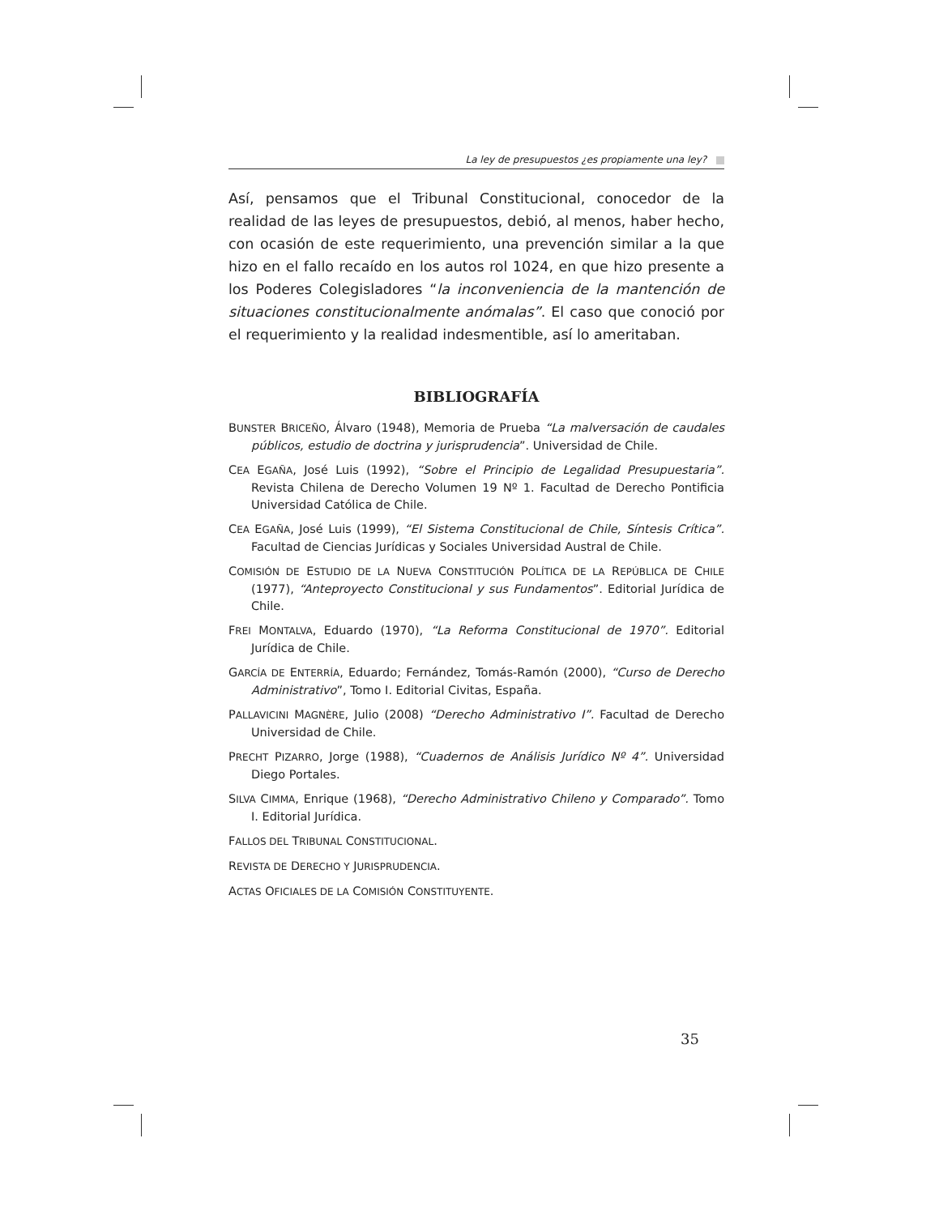La ley de presupuestos ¿es propiamente una ley?
Así, pensamos que el Tribunal Constitucional, conocedor de la realidad de las leyes de presupuestos, debió, al menos, haber hecho, con ocasión de este requerimiento, una prevención similar a la que hizo en el fallo recaído en los autos rol 1024, en que hizo presente a los Poderes Colegisladores “la inconveniencia de la mantención de situaciones constitucionalmente anómalas”. El caso que conoció por el requerimiento y la realidad indesmentible, así lo ameritaban.
BIBLIOGRAFÍA
BUNSTER BRICEÑO, Álvaro (1948), Memoria de Prueba “La malversación de caudales públicos, estudio de doctrina y jurisprudencia”. Universidad de Chile.
CEA EGAÑA, José Luis (1992), “Sobre el Principio de Legalidad Presupuestaria”. Revista Chilena de Derecho Volumen 19 Nº 1. Facultad de Derecho Pontificia Universidad Católica de Chile.
CEA EGAÑA, José Luis (1999), “El Sistema Constitucional de Chile, Síntesis Crítica”. Facultad de Ciencias Jurídicas y Sociales Universidad Austral de Chile.
COMISIÓN DE ESTUDIO DE LA NUEVA CONSTITUCIÓN POLÍTICA DE LA REPÚBLICA DE CHILE (1977), “Anteproyecto Constitucional y sus Fundamentos”. Editorial Jurídica de Chile.
FREI MONTALVA, Eduardo (1970), “La Reforma Constitucional de 1970”. Editorial Jurídica de Chile.
GARCÍA DE ENTERRÍA, Eduardo; Fernández, Tomás-Ramón (2000), “Curso de Derecho Administrativo”, Tomo I. Editorial Civitas, España.
PALLAVICINI MAGNÈRE, Julio (2008) “Derecho Administrativo I”. Facultad de Derecho Universidad de Chile.
PRECHT PIZARRO, Jorge (1988), “Cuadernos de Análisis Jurídico Nº 4”. Universidad Diego Portales.
SILVA CIMMA, Enrique (1968), “Derecho Administrativo Chileno y Comparado”. Tomo I. Editorial Jurídica.
FALLOS DEL TRIBUNAL CONSTITUCIONAL.
REVISTA DE DERECHO Y JURISPRUDENCIA.
ACTAS OFICIALES DE LA COMISIÓN CONSTITUYENTE.
35